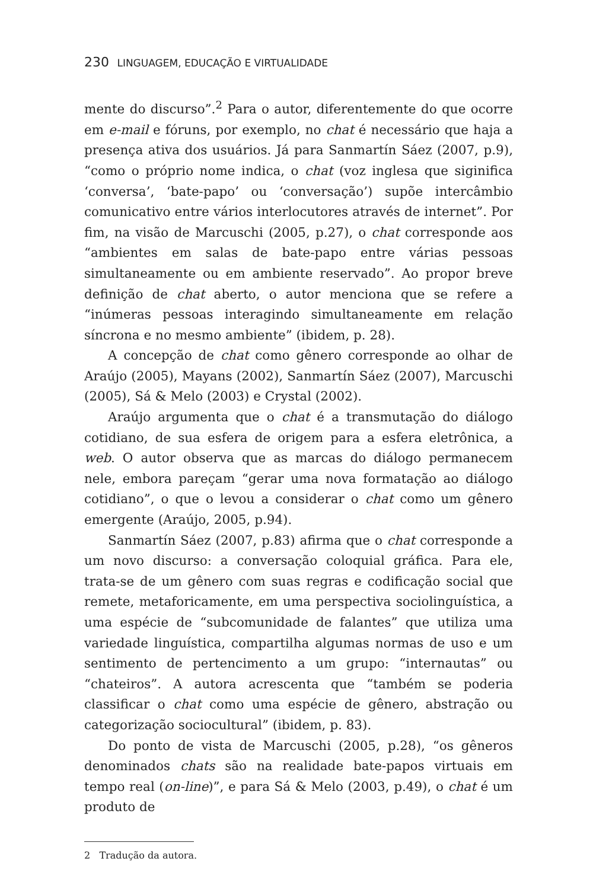230 LINGUAGEM, EDUCAÇÃO E VIRTUALIDADE
mente do discurso”.<sup>2</sup> Para o autor, diferentemente do que ocorre em e-mail e fóruns, por exemplo, no chat é necessário que haja a presença ativa dos usuários. Já para Sanmartín Sáez (2007, p.9), “como o próprio nome indica, o chat (voz inglesa que siginifica ‘conversa’, ‘bate-papo’ ou ‘conversação’) supõe intercâmbio comunicativo entre vários interlocutores através de internet”. Por fim, na visão de Marcuschi (2005, p.27), o chat corresponde aos “ambientes em salas de bate-papo entre várias pessoas simultaneamente ou em ambiente reservado”. Ao propor breve definição de chat aberto, o autor menciona que se refere a “inúmeras pessoas interagindo simultaneamente em relação síncrona e no mesmo ambiente” (ibidem, p. 28).
A concepção de chat como gênero corresponde ao olhar de Araújo (2005), Mayans (2002), Sanmartín Sáez (2007), Marcuschi (2005), Sá & Melo (2003) e Crystal (2002).
Araújo argumenta que o chat é a transmutação do diálogo cotidiano, de sua esfera de origem para a esfera eletrônica, a web. O autor observa que as marcas do diálogo permanecem nele, embora pareçam “gerar uma nova formatação ao diálogo cotidiano”, o que o levou a considerar o chat como um gênero emergente (Araújo, 2005, p.94).
Sanmartín Sáez (2007, p.83) afirma que o chat corresponde a um novo discurso: a conversação coloquial gráfica. Para ele, trata-se de um gênero com suas regras e codificação social que remete, metaforicamente, em uma perspectiva sociolinguística, a uma espécie de “subcomunidade de falantes” que utiliza uma variedade linguística, compartilha algumas normas de uso e um sentimento de pertencimento a um grupo: “internautas” ou “chateiros”. A autora acrescenta que “também se poderia classificar o chat como uma espécie de gênero, abstração ou categorização sociocultural” (ibidem, p. 83).
Do ponto de vista de Marcuschi (2005, p.28), “os gêneros denominados chats são na realidade bate-papos virtuais em tempo real (on-line)”, e para Sá & Melo (2003, p.49), o chat é um produto de
2 Tradução da autora.